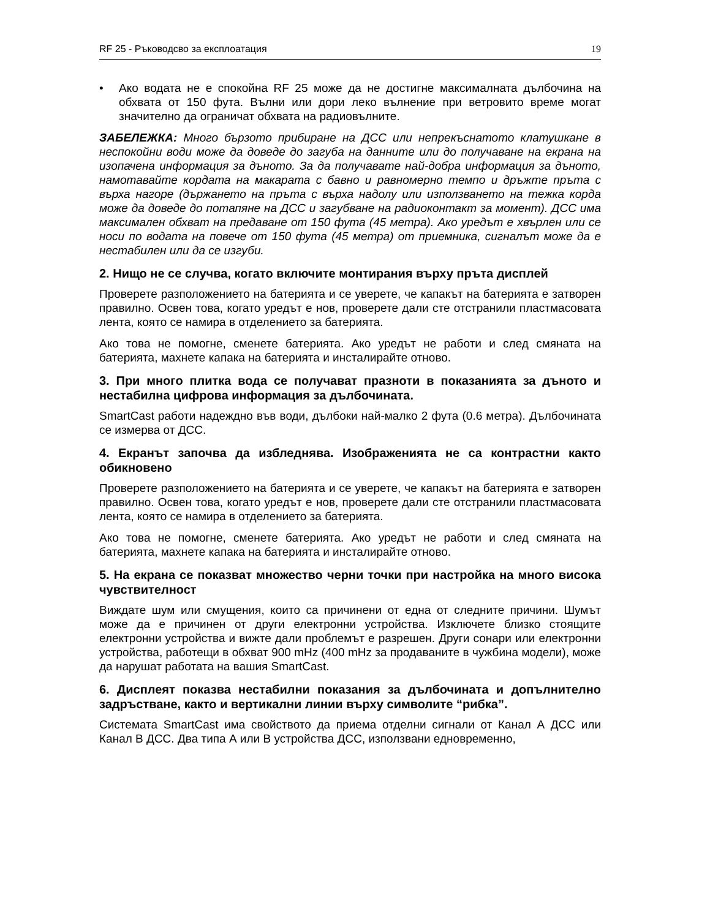RF 25 - Ръководсво за експлоатация 19
• Ако водата не е спокойна RF 25 може да не достигне максималната дълбочина на обхвата от 150 фута. Вълни или дори леко вълнение при ветровито време могат значително да ограничат обхвата на радиовълните.
ЗАБЕЛЕЖКА: Много бързото прибиране на ДСС или непрекъснатото клатушкане в неспокойни води може да доведе до загуба на данните или до получаване на екрана на изопачена информация за дъното. За да получавате най-добра информация за дъното, намотавайте кордата на макарата с бавно и равномерно темпо и дръжте пръта с върха нагоре (държането на пръта с върха надолу или използването на тежка корда може да доведе до потапяне на ДСС и загубване на радиоконтакт за момент). ДСС има максимален обхват на предаване от 150 фута (45 метра). Ако уредът е хвърлен или се носи по водата на повече от 150 фута (45 метра) от приемника, сигналът може да е нестабилен или да се изгуби.
2. Нищо не се случва, когато включите монтирания върху пръта дисплей
Проверете разположението на батерията и се уверете, че капакът на батерията е затворен правилно. Освен това, когато уредът е нов, проверете дали сте отстранили пластмасовата лента, която се намира в отделението за батерията.
Ако това не помогне, сменете батерията. Ако уредът не работи и след смяната на батерията, махнете капака на батерията и инсталирайте отново.
3. При много плитка вода се получават празноти в показанията за дъното и нестабилна цифрова информация за дълбочината.
SmartCast работи надеждно във води, дълбоки най-малко 2 фута (0.6 метра). Дълбочината се измерва от ДСС.
4. Екранът започва да избледнява. Изображенията не са контрастни както обикновено
Проверете разположението на батерията и се уверете, че капакът на батерията е затворен правилно. Освен това, когато уредът е нов, проверете дали сте отстранили пластмасовата лента, която се намира в отделението за батерията.
Ако това не помогне, сменете батерията. Ако уредът не работи и след смяната на батерията, махнете капака на батерията и инсталирайте отново.
5. На екрана се показват множество черни точки при настройка на много висока чувствителност
Виждате шум или смущения, които са причинени от една от следните причини. Шумът може да е причинен от други електронни устройства. Изключете близко стоящите електронни устройства и вижте дали проблемът е разрешен. Други сонари или електронни устройства, работещи в обхват 900 mHz (400 mHz за продаваните в чужбина модели), може да нарушат работата на вашия SmartCast.
6. Дисплеят показва нестабилни показания за дълбочината и допълнително задръстване, както и вертикални линии върху символите “рибка”.
Системата SmartCast има свойството да приема отделни сигнали от Канал А ДСС или Канал В ДСС. Два типа А или В устройства ДСС, използвани едновременно,